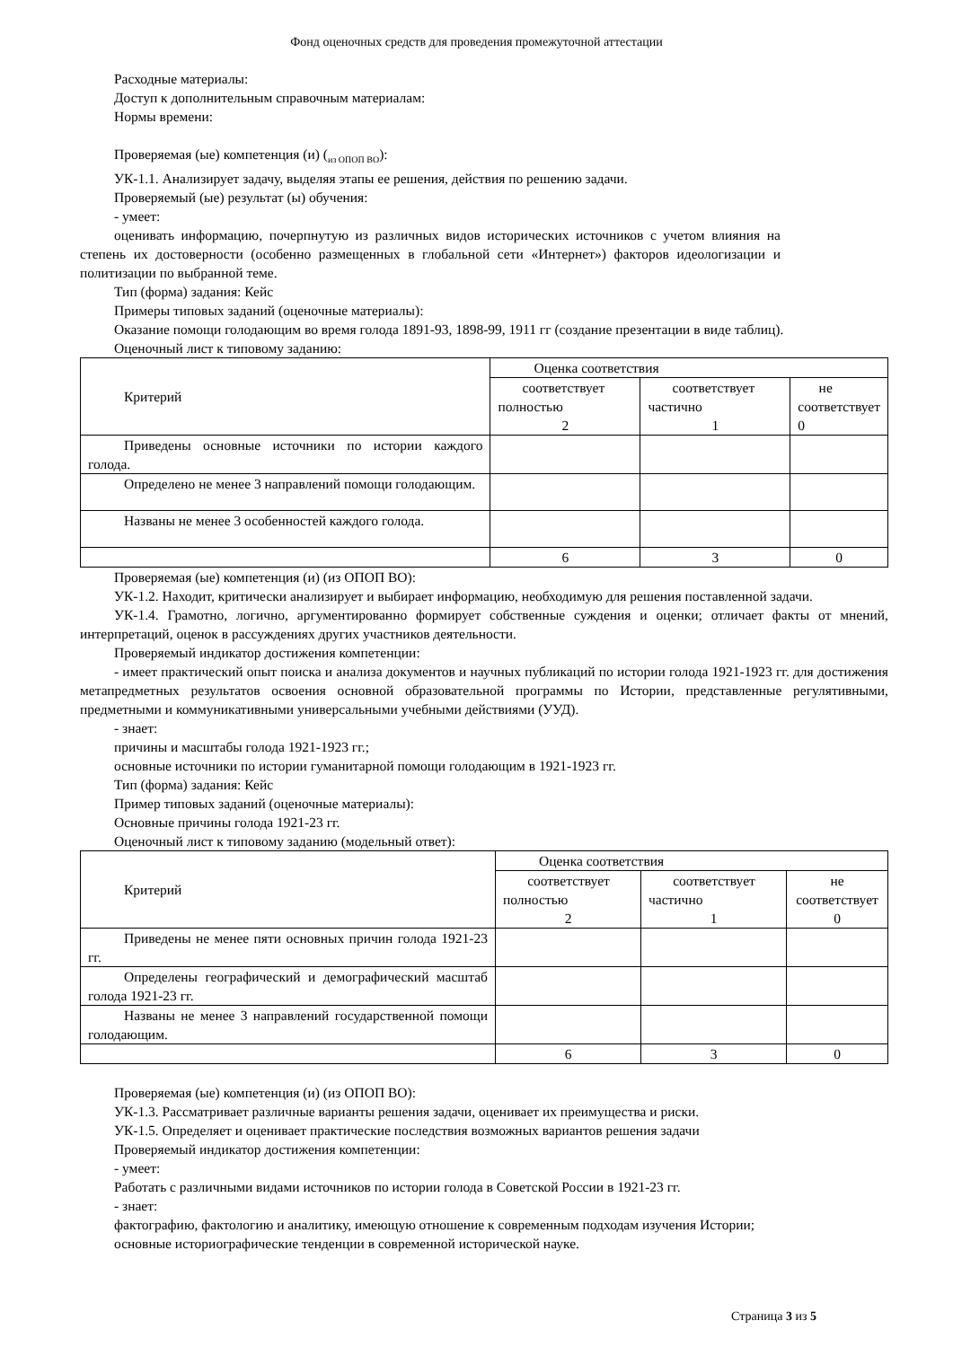Фонд оценочных средств для проведения промежуточной аттестации
Расходные материалы:
Доступ к дополнительным справочным материалам:
Нормы времени:
Проверяемая (ые) компетенция (и) (<sub>из ОПОП ВО</sub>):
УК-1.1. Анализирует задачу, выделяя этапы ее решения, действия по решению задачи.
Проверяемый (ые) результат (ы) обучения:
- умеет:
оценивать информацию, почерпнутую из различных видов исторических источников с учетом влияния на степень их достоверности (особенно размещенных в глобальной сети «Интернет») факторов идеологизации и политизации по выбранной теме.
Тип (форма) задания: Кейс
Примеры типовых заданий (оценочные материалы):
Оказание помощи голодающим во время голода 1891-93, 1898-99, 1911 гг (создание презентации в виде таблиц).
Оценочный лист к типовому заданию:
| Критерий | Оценка соответствия | | |
| --- | --- | --- | --- |
| | соответствует полностью 2 | соответствует частично 1 | не соответствует 0 |
| Приведены основные источники по истории каждого голода. | | | |
| Определено не менее 3 направлений помощи голодающим. | | | |
| Названы не менее 3 особенностей каждого голода. | | | |
| | 6 | 3 | 0 |
Проверяемая (ые) компетенция (и) (из ОПОП ВО):
УК-1.2. Находит, критически анализирует и выбирает информацию, необходимую для решения поставленной задачи.
УК-1.4. Грамотно, логично, аргументированно формирует собственные суждения и оценки; отличает факты от мнений, интерпретаций, оценок в рассуждениях других участников деятельности.
Проверяемый индикатор достижения компетенции:
- имеет практический опыт поиска и анализа документов и научных публикаций по истории голода 1921-1923 гг. для достижения метапредметных результатов освоения основной образовательной программы по Истории, представленные регулятивными, предметными и коммуникативными универсальными учебными действиями (УУД).
- знает:
причины и масштабы голода 1921-1923 гг.;
основные источники по истории гуманитарной помощи голодающим в 1921-1923 гг.
Тип (форма) задания: Кейс
Пример типовых заданий (оценочные материалы):
Основные причины голода 1921-23 гг.
Оценочный лист к типовому заданию (модельный ответ):
| Критерий | Оценка соответствия | | |
| --- | --- | --- | --- |
| | соответствует полностью 2 | соответствует частично 1 | не соответствует 0 |
| Приведены не менее пяти основных причин голода 1921-23 гг. | | | |
| Определены географический и демографический масштаб голода 1921-23 гг. | | | |
| Названы не менее 3 направлений государственной помощи голодающим. | | | |
| | 6 | 3 | 0 |
Проверяемая (ые) компетенция (и) (из ОПОП ВО):
УК-1.3. Рассматривает различные варианты решения задачи, оценивает их преимущества и риски.
УК-1.5. Определяет и оценивает практические последствия возможных вариантов решения задачи
Проверяемый индикатор достижения компетенции:
- умеет:
Работать с различными видами источников по истории голода в Советской России в 1921-23 гг.
- знает:
фактографию, фактологию и аналитику, имеющую отношение к современным подходам изучения Истории;
основные историографические тенденции в современной исторической науке.
Страница 3 из 5